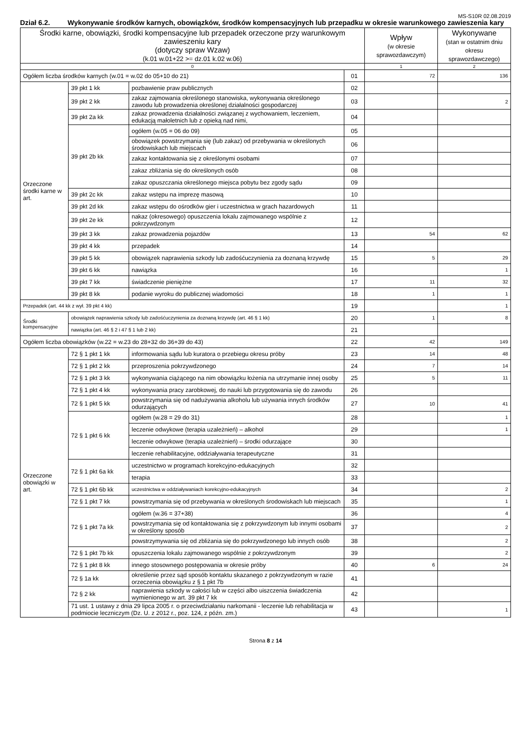MS-S10R 02.08.2019
Dział 6.2. Wykonywanie środków karnych, obowiązków, środków kompensacyjnych lub przepadku w okresie warunkowego zawieszenia kary
| Środki karne, obowiązki, środki kompensacyjne lub przepadek orzeczone przy warunkowym zawieszeniu kary (dotyczy spraw Wzaw) (k.01 w.01+22 >= dz.01 k.02 w.06) | | | | Wpływ (w okresie sprawozdawczym) | Wykonywane (stan w ostatnim dniu okresu sprawozdawczego) |
| --- | --- | --- | --- | --- | --- |
| 0 | | | | 1 | 2 |
| Ogółem liczba środków karnych (w.01 = w.02 do 05+10 do 21) | | | 01 | 72 | 136 |
| Orzeczone środki karne w art. | 39 pkt 1 kk | pozbawienie praw publicznych | 02 | | |
| | 39 pkt 2 kk | zakaz zajmowania określonego stanowiska, wykonywania określonego zawodu lub prowadzenia określonej działalności gospodarczej | 03 | | 2 |
| | 39 pkt 2a kk | zakaz prowadzenia działalności związanej z wychowaniem, leczeniem, edukacją małoletnich lub z opieką nad nimi, | 04 | | |
| | 39 pkt 2b kk | ogółem (w.05 = 06 do 09) | 05 | | |
| | | obowiązek powstrzymania się (lub zakaz) od przebywania w określonych środowiskach lub miejscach | 06 | | |
| | | zakaz kontaktowania się z określonymi osobami | 07 | | |
| | | zakaz zbliżania się do określonych osób | 08 | | |
| | | zakaz opuszczania określonego miejsca pobytu bez zgody sądu | 09 | | |
| | 39 pkt 2c kk | zakaz wstępu na imprezę masową | 10 | | |
| | 39 pkt 2d kk | zakaz wstępu do ośrodków gier i uczestnictwa w grach hazardowych | 11 | | |
| | 39 pkt 2e kk | nakaz (okresowego) opuszczenia lokalu zajmowanego wspólnie z pokrzywdzonym | 12 | | |
| | 39 pkt 3 kk | zakaz prowadzenia pojazdów | 13 | 54 | 62 |
| | 39 pkt 4 kk | przepadek | 14 | | |
| | 39 pkt 5 kk | obowiązek naprawienia szkody lub zadośćuczynienia za doznaną krzywdę | 15 | 5 | 29 |
| | 39 pkt 6 kk | nawiązka | 16 | | 1 |
| | 39 pkt 7 kk | świadczenie pieniężne | 17 | 11 | 32 |
| | 39 pkt 8 kk | podanie wyroku do publicznej wiadomości | 18 | 1 | 1 |
| Przepadek (art. 44 kk z wył. 39 pkt 4 kk) | | | 19 | | 1 |
| Środki kompensacyjne | obowiązek naprawienia szkody lub zadośćuczynienia za doznaną krzywdę (art. 46 § 1 kk) | | 20 | 1 | 8 |
| | nawiązka (art. 46 § 2 i 47 § 1 lub 2 kk) | | 21 | | |
| Ogółem liczba obowiązków (w.22 = w.23 do 28+32 do 36+39 do 43) | | | 22 | 42 | 149 |
| Orzeczone obowiązki w art. | 72 § 1 pkt 1 kk | informowania sądu lub kuratora o przebiegu okresu próby | 23 | 14 | 48 |
| | 72 § 1 pkt 2 kk | przeproszenia pokrzywdzonego | 24 | 7 | 14 |
| | 72 § 1 pkt 3 kk | wykonywania ciążącego na nim obowiązku łożenia na utrzymanie innej osoby | 25 | 5 | 11 |
| | 72 § 1 pkt 4 kk | wykonywania pracy zarobkowej, do nauki lub przygotowania się do zawodu | 26 | | |
| | 72 § 1 pkt 5 kk | powstrzymania się od nadużywania alkoholu lub używania innych środków odurzających | 27 | 10 | 41 |
| | 72 § 1 pkt 6 kk | ogółem (w.28 = 29 do 31) | 28 | | 1 |
| | | leczenie odwykowe (terapia uzależnień) – alkohol | 29 | | 1 |
| | | leczenie odwykowe (terapia uzależnień) – środki odurzające | 30 | | |
| | | leczenie rehabilitacyjne, oddziaływania terapeutyczne | 31 | | |
| | 72 § 1 pkt 6a kk | uczestnictwo w programach korekcyjno-edukacyjnych | 32 | | |
| | | terapia | 33 | | |
| | 72 § 1 pkt 6b kk | uczestnictwa w oddziaływaniach korekcyjno-edukacyjnych | 34 | | 2 |
| | 72 § 1 pkt 7 kk | powstrzymania się od przebywania w określonych środowiskach lub miejscach | 35 | | 1 |
| | 72 § 1 pkt 7a kk | ogółem (w.36 = 37+38) | 36 | | 4 |
| | | powstrzymania się od kontaktowania się z pokrzywdzonym lub innymi osobami w określony sposób | 37 | | 2 |
| | | powstrzymywania się od zbliżania się do pokrzywdzonego lub innych osób | 38 | | 2 |
| | 72 § 1 pkt 7b kk | opuszczenia lokalu zajmowanego wspólnie z pokrzywdzonym | 39 | | 2 |
| | 72 § 1 pkt 8 kk | innego stosownego postępowania w okresie próby | 40 | 6 | 24 |
| | 72 § 1a kk | określenie przez sąd sposób kontaktu skazanego z pokrzywdzonym w razie orzeczenia obowiązku z § 1 pkt 7b | 41 | | |
| | 72 § 2 kk | naprawienia szkody w całości lub w części albo uiszczenia świadczenia wymienionego w art. 39 pkt 7 kk | 42 | | |
| | 71 ust. 1 ustawy z dnia 29 lipca 2005 r. o przeciwdziałaniu narkomanii - leczenie lub rehabilitacja w podmiocie leczniczym (Dz. U. z 2012 r., poz. 124, z późn. zm.) | | 43 | | 1 |
Strona 8 z 14